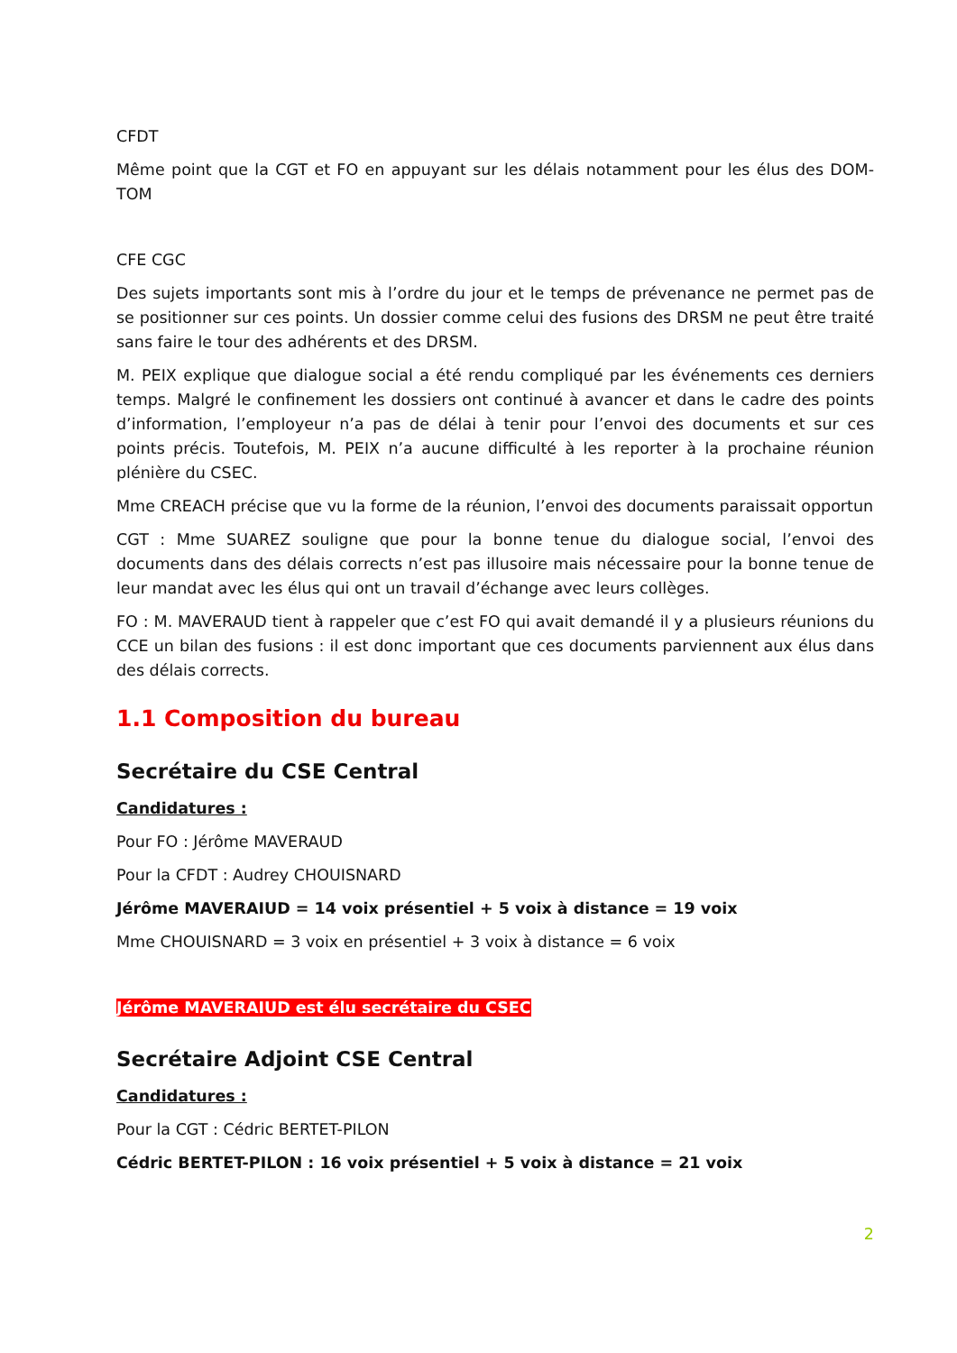CFDT
Même point que la CGT et FO en appuyant sur les délais notamment pour les élus des DOM-TOM
CFE CGC
Des sujets importants sont mis à l’ordre du jour et le temps de prévenance ne permet pas de se positionner sur ces points. Un dossier comme celui des fusions des DRSM ne peut être traité sans faire le tour des adhérents et des DRSM.
M. PEIX explique que dialogue social a été rendu compliqué par les événements ces derniers temps. Malgré le confinement les dossiers ont continué à avancer et dans le cadre des points d’information, l’employeur n’a pas de délai à tenir pour l’envoi des documents et sur ces points précis. Toutefois, M. PEIX n’a aucune difficulté à les reporter à la prochaine réunion plénière du CSEC.
Mme CREACH précise que vu la forme de la réunion, l’envoi des documents paraissait opportun
CGT : Mme SUAREZ souligne que pour la bonne tenue du dialogue social, l’envoi des documents dans des délais corrects n’est pas illusoire mais nécessaire pour la bonne tenue de leur mandat avec les élus qui ont un travail d’échange avec leurs collèges.
FO : M. MAVERAUD tient à rappeler que c’est FO qui avait demandé il y a plusieurs réunions du CCE un bilan des fusions : il est donc important que ces documents parviennent aux élus dans des délais corrects.
1.1 Composition du bureau
Secrétaire du CSE Central
Candidatures :
Pour FO : Jérôme MAVERAUD
Pour la CFDT : Audrey CHOUISNARD
Jérôme MAVERAIUD = 14 voix présentiel + 5 voix à distance = 19 voix
Mme CHOUISNARD = 3 voix en présentiel + 3 voix à distance = 6 voix
Jérôme MAVERAIUD est élu secrétaire du CSEC
Secrétaire Adjoint CSE Central
Candidatures :
Pour la CGT : Cédric BERTET-PILON
Cédric BERTET-PILON : 16 voix présentiel + 5 voix à distance = 21 voix
2